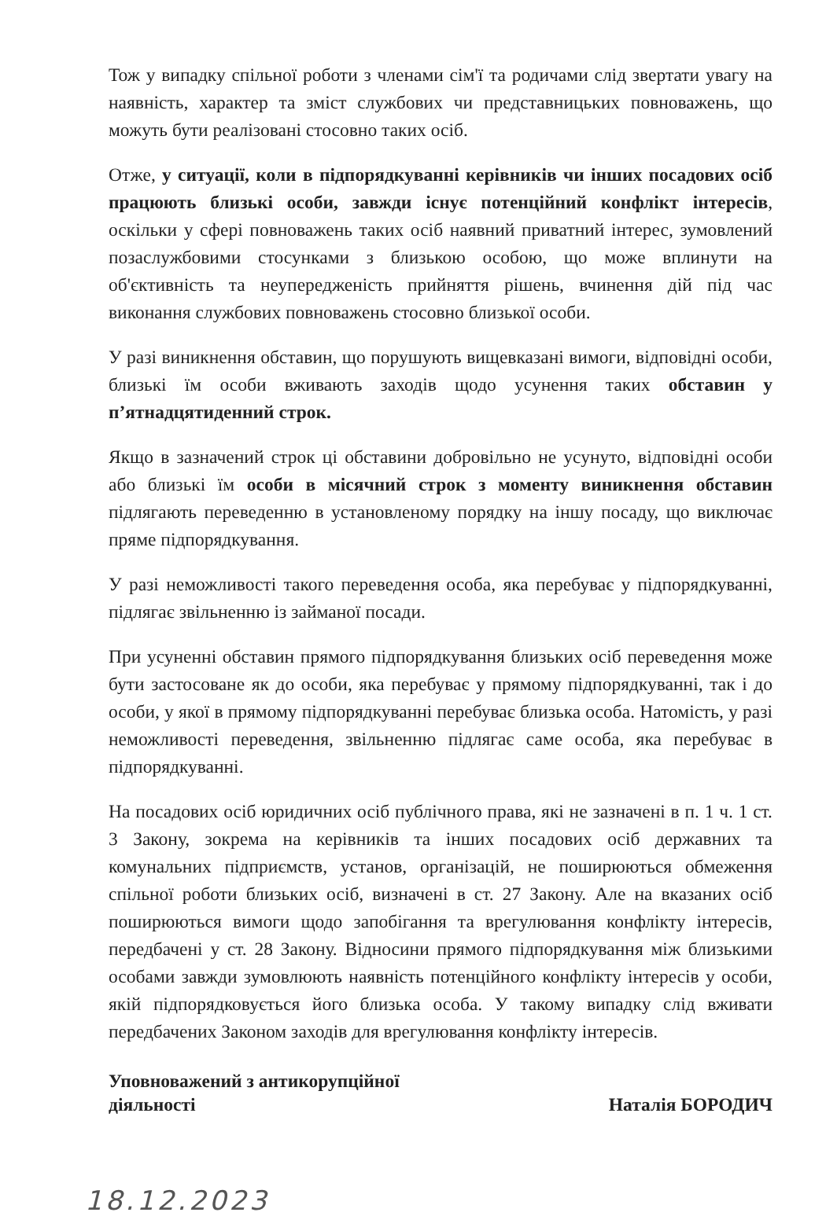Тож у випадку спільної роботи з членами сім'ї та родичами слід звертати увагу на наявність, характер та зміст службових чи представницьких повноважень, що можуть бути реалізовані стосовно таких осіб.
Отже, у ситуації, коли в підпорядкуванні керівників чи інших посадових осіб працюють близькі особи, завжди існує потенційний конфлікт інтересів, оскільки у сфері повноважень таких осіб наявний приватний інтерес, зумовлений позаслужбовими стосунками з близькою особою, що може вплинути на об'єктивність та неупередженість прийняття рішень, вчинення дій під час виконання службових повноважень стосовно близької особи.
У разі виникнення обставин, що порушують вищевказані вимоги, відповідні особи, близькі їм особи вживають заходів щодо усунення таких обставин у п’ятнадцятиденний строк.
Якщо в зазначений строк ці обставини добровільно не усунуто, відповідні особи або близькі їм особи в місячний строк з моменту виникнення обставин підлягають переведенню в установленому порядку на іншу посаду, що виключає пряме підпорядкування.
У разі неможливості такого переведення особа, яка перебуває у підпорядкуванні, підлягає звільненню із займаної посади.
При усуненні обставин прямого підпорядкування близьких осіб переведення може бути застосоване як до особи, яка перебуває у прямому підпорядкуванні, так і до особи, у якої в прямому підпорядкуванні перебуває близька особа. Натомість, у разі неможливості переведення, звільненню підлягає саме особа, яка перебуває в підпорядкуванні.
На посадових осіб юридичних осіб публічного права, які не зазначені в п. 1 ч. 1 ст. 3 Закону, зокрема на керівників та інших посадових осіб державних та комунальних підприємств, установ, організацій, не поширюються обмеження спільної роботи близьких осіб, визначені в ст. 27 Закону. Але на вказаних осіб поширюються вимоги щодо запобігання та врегулювання конфлікту інтересів, передбачені у ст. 28 Закону. Відносини прямого підпорядкування між близькими особами завжди зумовлюють наявність потенційного конфлікту інтересів у особи, якій підпорядковується його близька особа. У такому випадку слід вживати передбачених Законом заходів для врегулювання конфлікту інтересів.
Уповноважений з антикорупційної
діяльності
Наталія БОРОДИЧ
18.12.2023